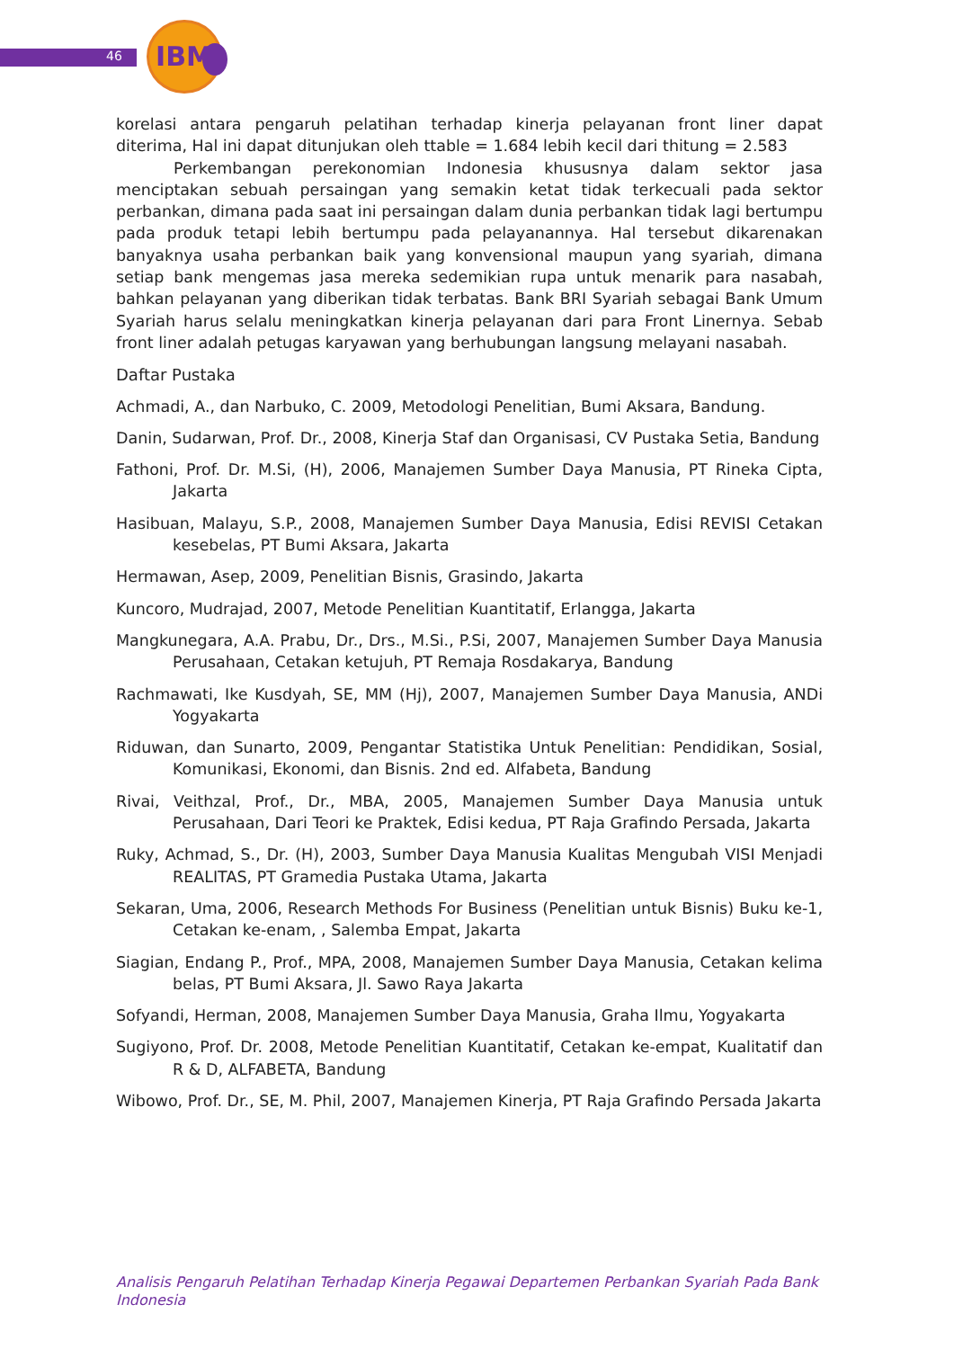46
IBM
korelasi antara pengaruh pelatihan terhadap kinerja pelayanan front liner dapat diterima, Hal ini dapat ditunjukan oleh ttable = 1.684 lebih kecil dari thitung = 2.583
Perkembangan perekonomian Indonesia khususnya dalam sektor jasa menciptakan sebuah persaingan yang semakin ketat tidak terkecuali pada sektor perbankan, dimana pada saat ini persaingan dalam dunia perbankan tidak lagi bertumpu pada produk tetapi lebih bertumpu pada pelayanannya. Hal tersebut dikarenakan banyaknya usaha perbankan baik yang konvensional maupun yang syariah, dimana setiap bank mengemas jasa mereka sedemikian rupa untuk menarik para nasabah, bahkan pelayanan yang diberikan tidak terbatas. Bank BRI Syariah sebagai Bank Umum Syariah harus selalu meningkatkan kinerja pelayanan dari para Front Linernya. Sebab front liner adalah petugas karyawan yang berhubungan langsung melayani nasabah.
Daftar Pustaka
Achmadi, A., dan Narbuko, C. 2009, Metodologi Penelitian, Bumi Aksara, Bandung.
Danin, Sudarwan, Prof. Dr., 2008, Kinerja Staf dan Organisasi, CV Pustaka Setia, Bandung
Fathoni, Prof. Dr. M.Si, (H), 2006, Manajemen Sumber Daya Manusia, PT Rineka Cipta, Jakarta
Hasibuan, Malayu, S.P., 2008, Manajemen Sumber Daya Manusia, Edisi REVISI Cetakan kesebelas, PT Bumi Aksara, Jakarta
Hermawan, Asep, 2009, Penelitian Bisnis, Grasindo, Jakarta
Kuncoro, Mudrajad, 2007, Metode Penelitian Kuantitatif, Erlangga, Jakarta
Mangkunegara, A.A. Prabu, Dr., Drs., M.Si., P.Si, 2007, Manajemen Sumber Daya Manusia Perusahaan, Cetakan ketujuh, PT Remaja Rosdakarya, Bandung
Rachmawati, Ike Kusdyah, SE, MM (Hj), 2007, Manajemen Sumber Daya Manusia, ANDi Yogyakarta
Riduwan, dan Sunarto, 2009, Pengantar Statistika Untuk Penelitian: Pendidikan, Sosial, Komunikasi, Ekonomi, dan Bisnis. 2nd ed. Alfabeta, Bandung
Rivai, Veithzal, Prof., Dr., MBA, 2005, Manajemen Sumber Daya Manusia untuk Perusahaan, Dari Teori ke Praktek, Edisi kedua, PT Raja Grafindo Persada, Jakarta
Ruky, Achmad, S., Dr. (H), 2003, Sumber Daya Manusia Kualitas Mengubah VISI Menjadi REALITAS, PT Gramedia Pustaka Utama, Jakarta
Sekaran, Uma, 2006, Research Methods For Business (Penelitian untuk Bisnis) Buku ke-1, Cetakan ke-enam, , Salemba Empat, Jakarta
Siagian, Endang P., Prof., MPA, 2008, Manajemen Sumber Daya Manusia, Cetakan kelima belas, PT Bumi Aksara, Jl. Sawo Raya Jakarta
Sofyandi, Herman, 2008, Manajemen Sumber Daya Manusia, Graha Ilmu, Yogyakarta
Sugiyono, Prof. Dr. 2008, Metode Penelitian Kuantitatif, Cetakan ke-empat, Kualitatif dan R & D, ALFABETA, Bandung
Wibowo, Prof. Dr., SE, M. Phil, 2007, Manajemen Kinerja, PT Raja Grafindo Persada Jakarta
Analisis Pengaruh Pelatihan Terhadap Kinerja Pegawai Departemen Perbankan Syariah Pada Bank Indonesia